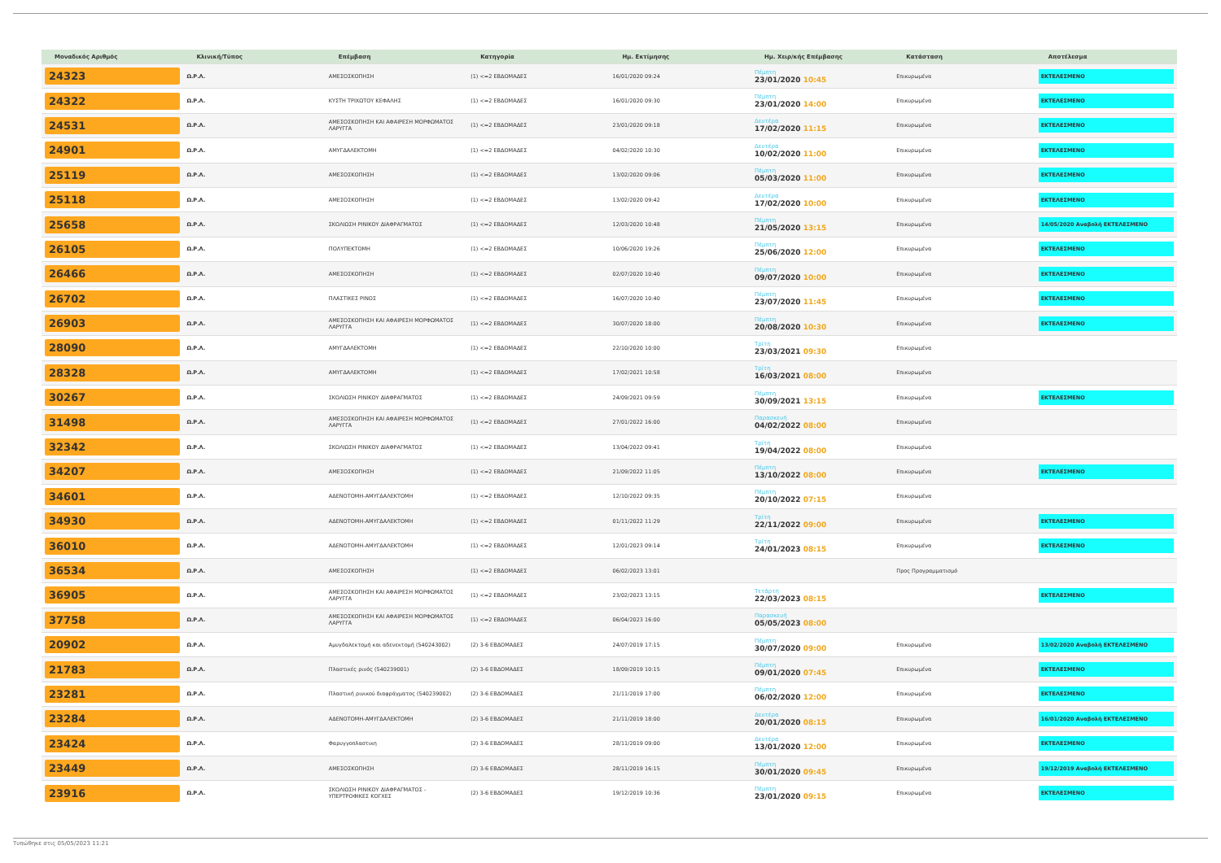| Μοναδικός Αριθμός | Κλινική/Τύπος | Επέμβαση | Κατηγορία | Ημ. Εκτίμησης | Ημ. Χειρ/κής Επέμβασης | Κατάσταση | Αποτέλεσμα |
| --- | --- | --- | --- | --- | --- | --- | --- |
| 24323 | Ω.Ρ.Λ. | ΑΜΕΣΟΣΚΟΠΗΣΗ | (1) <=2 ΕΒΔΟΜΑΔΕΣ | 16/01/2020 09:24 | Πέμπτη 23/01/2020 10:45 | Επικυρωμένα | ΕΚΤΕΛΕΣΜΕΝΟ |
| 24322 | Ω.Ρ.Λ. | ΚΥΣΤΗ ΤΡΙΧΩΤΟΥ ΚΕΦΑΛΗΣ | (1) <=2 ΕΒΔΟΜΑΔΕΣ | 16/01/2020 09:30 | Πέμπτη 23/01/2020 14:00 | Επικυρωμένα | ΕΚΤΕΛΕΣΜΕΝΟ |
| 24531 | Ω.Ρ.Λ. | ΑΜΕΣΟΣΚΟΠΗΣΗ ΚΑΙ ΑΦΑΙΡΕΣΗ ΜΟΡΦΩΜΑΤΟΣ ΛΑΡΥΓΓΑ | (1) <=2 ΕΒΔΟΜΑΔΕΣ | 23/01/2020 09:18 | Δευτέρα 17/02/2020 11:15 | Επικυρωμένα | ΕΚΤΕΛΕΣΜΕΝΟ |
| 24901 | Ω.Ρ.Λ. | ΑΜΥΓΔΑΛΕΚΤΟΜΗ | (1) <=2 ΕΒΔΟΜΑΔΕΣ | 04/02/2020 10:30 | Δευτέρα 10/02/2020 11:00 | Επικυρωμένα | ΕΚΤΕΛΕΣΜΕΝΟ |
| 25119 | Ω.Ρ.Λ. | ΑΜΕΣΟΣΚΟΠΗΣΗ | (1) <=2 ΕΒΔΟΜΑΔΕΣ | 13/02/2020 09:06 | Πέμπτη 05/03/2020 11:00 | Επικυρωμένα | ΕΚΤΕΛΕΣΜΕΝΟ |
| 25118 | Ω.Ρ.Λ. | ΑΜΕΣΟΣΚΟΠΗΣΗ | (1) <=2 ΕΒΔΟΜΑΔΕΣ | 13/02/2020 09:42 | Δευτέρα 17/02/2020 10:00 | Επικυρωμένα | ΕΚΤΕΛΕΣΜΕΝΟ |
| 25658 | Ω.Ρ.Λ. | ΣΚΟΛΙΩΣΗ ΡΙΝΙΚΟΥ ΔΙΑΦΡΑΓΜΑΤΟΣ | (1) <=2 ΕΒΔΟΜΑΔΕΣ | 12/03/2020 10:48 | Πέμπτη 21/05/2020 13:15 | Επικυρωμένα | 14/05/2020 Αναβολή ΕΚΤΕΛΕΣΜΕΝΟ |
| 26105 | Ω.Ρ.Λ. | ΠΟΛΥΠΕΚΤΟΜΗ | (1) <=2 ΕΒΔΟΜΑΔΕΣ | 10/06/2020 19:26 | Πέμπτη 25/06/2020 12:00 | Επικυρωμένα | ΕΚΤΕΛΕΣΜΕΝΟ |
| 26466 | Ω.Ρ.Λ. | ΑΜΕΣΟΣΚΟΠΗΣΗ | (1) <=2 ΕΒΔΟΜΑΔΕΣ | 02/07/2020 10:40 | Πέμπτη 09/07/2020 10:00 | Επικυρωμένα | ΕΚΤΕΛΕΣΜΕΝΟ |
| 26702 | Ω.Ρ.Λ. | ΠΛΑΣΤΙΚΕΣ ΡΙΝΟΣ | (1) <=2 ΕΒΔΟΜΑΔΕΣ | 16/07/2020 10:40 | Πέμπτη 23/07/2020 11:45 | Επικυρωμένα | ΕΚΤΕΛΕΣΜΕΝΟ |
| 26903 | Ω.Ρ.Λ. | ΑΜΕΣΟΣΚΟΠΗΣΗ ΚΑΙ ΑΦΑΙΡΕΣΗ ΜΟΡΦΩΜΑΤΟΣ ΛΑΡΥΓΓΑ | (1) <=2 ΕΒΔΟΜΑΔΕΣ | 30/07/2020 18:00 | Πέμπτη 20/08/2020 10:30 | Επικυρωμένα | ΕΚΤΕΛΕΣΜΕΝΟ |
| 28090 | Ω.Ρ.Λ. | ΑΜΥΓΔΑΛΕΚΤΟΜΗ | (1) <=2 ΕΒΔΟΜΑΔΕΣ | 22/10/2020 10:00 | Τρίτη 23/03/2021 09:30 | Επικυρωμένα | |
| 28328 | Ω.Ρ.Λ. | ΑΜΥΓΔΑΛΕΚΤΟΜΗ | (1) <=2 ΕΒΔΟΜΑΔΕΣ | 17/02/2021 10:58 | Τρίτη 16/03/2021 08:00 | Επικυρωμένα | |
| 30267 | Ω.Ρ.Λ. | ΣΚΟΛΙΩΣΗ ΡΙΝΙΚΟΥ ΔΙΑΦΡΑΓΜΑΤΟΣ | (1) <=2 ΕΒΔΟΜΑΔΕΣ | 24/09/2021 09:59 | Πέμπτη 30/09/2021 13:15 | Επικυρωμένα | ΕΚΤΕΛΕΣΜΕΝΟ |
| 31498 | Ω.Ρ.Λ. | ΑΜΕΣΟΣΚΟΠΗΣΗ ΚΑΙ ΑΦΑΙΡΕΣΗ ΜΟΡΦΩΜΑΤΟΣ ΛΑΡΥΓΓΑ | (1) <=2 ΕΒΔΟΜΑΔΕΣ | 27/01/2022 16:00 | Παρασκευή 04/02/2022 08:00 | Επικυρωμένα | |
| 32342 | Ω.Ρ.Λ. | ΣΚΟΛΙΩΣΗ ΡΙΝΙΚΟΥ ΔΙΑΦΡΑΓΜΑΤΟΣ | (1) <=2 ΕΒΔΟΜΑΔΕΣ | 13/04/2022 09:41 | Τρίτη 19/04/2022 08:00 | Επικυρωμένα | |
| 34207 | Ω.Ρ.Λ. | ΑΜΕΣΟΣΚΟΠΗΣΗ | (1) <=2 ΕΒΔΟΜΑΔΕΣ | 21/09/2022 11:05 | Πέμπτη 13/10/2022 08:00 | Επικυρωμένα | ΕΚΤΕΛΕΣΜΕΝΟ |
| 34601 | Ω.Ρ.Λ. | ΑΔΕΝΟΤΟΜΗ-ΑΜΥΓΔΑΛΕΚΤΟΜΗ | (1) <=2 ΕΒΔΟΜΑΔΕΣ | 12/10/2022 09:35 | Πέμπτη 20/10/2022 07:15 | Επικυρωμένα | |
| 34930 | Ω.Ρ.Λ. | ΑΔΕΝΟΤΟΜΗ-ΑΜΥΓΔΑΛΕΚΤΟΜΗ | (1) <=2 ΕΒΔΟΜΑΔΕΣ | 01/11/2022 11:29 | Τρίτη 22/11/2022 09:00 | Επικυρωμένα | ΕΚΤΕΛΕΣΜΕΝΟ |
| 36010 | Ω.Ρ.Λ. | ΑΔΕΝΟΤΟΜΗ-ΑΜΥΓΔΑΛΕΚΤΟΜΗ | (1) <=2 ΕΒΔΟΜΑΔΕΣ | 12/01/2023 09:14 | Τρίτη 24/01/2023 08:15 | Επικυρωμένα | ΕΚΤΕΛΕΣΜΕΝΟ |
| 36534 | Ω.Ρ.Λ. | ΑΜΕΣΟΣΚΟΠΗΣΗ | (1) <=2 ΕΒΔΟΜΑΔΕΣ | 06/02/2023 13:01 | | Προς Προγραμματισμό | |
| 36905 | Ω.Ρ.Λ. | ΑΜΕΣΟΣΚΟΠΗΣΗ ΚΑΙ ΑΦΑΙΡΕΣΗ ΜΟΡΦΩΜΑΤΟΣ ΛΑΡΥΓΓΑ | (1) <=2 ΕΒΔΟΜΑΔΕΣ | 23/02/2023 13:15 | Τετάρτη 22/03/2023 08:15 | | ΕΚΤΕΛΕΣΜΕΝΟ |
| 37758 | Ω.Ρ.Λ. | ΑΜΕΣΟΣΚΟΠΗΣΗ ΚΑΙ ΑΦΑΙΡΕΣΗ ΜΟΡΦΩΜΑΤΟΣ ΛΑΡΥΓΓΑ | (1) <=2 ΕΒΔΟΜΑΔΕΣ | 06/04/2023 16:00 | Παρασκευή 05/05/2023 08:00 | | |
| 20902 | Ω.Ρ.Λ. | Αμυγδαλεκτομή και αδενεκτομή (540243002) | (2) 3-6 ΕΒΔΟΜΑΔΕΣ | 24/07/2019 17:15 | Πέμπτη 30/07/2020 09:00 | Επικυρωμένα | 13/02/2020 Αναβολή ΕΚΤΕΛΕΣΜΕΝΟ |
| 21783 | Ω.Ρ.Λ. | Πλαστικές ρινός (540239001) | (2) 3-6 ΕΒΔΟΜΑΔΕΣ | 18/09/2019 10:15 | Πέμπτη 09/01/2020 07:45 | Επικυρωμένα | ΕΚΤΕΛΕΣΜΕΝΟ |
| 23281 | Ω.Ρ.Λ. | Πλαστική ρινικού διαφράγματος (540239002) | (2) 3-6 ΕΒΔΟΜΑΔΕΣ | 21/11/2019 17:00 | Πέμπτη 06/02/2020 12:00 | Επικυρωμένα | ΕΚΤΕΛΕΣΜΕΝΟ |
| 23284 | Ω.Ρ.Λ. | ΑΔΕΝΟΤΟΜΗ-ΑΜΥΓΔΑΛΕΚΤΟΜΗ | (2) 3-6 ΕΒΔΟΜΑΔΕΣ | 21/11/2019 18:00 | Δευτέρα 20/01/2020 08:15 | Επικυρωμένα | 16/01/2020 Αναβολή ΕΚΤΕΛΕΣΜΕΝΟ |
| 23424 | Ω.Ρ.Λ. | Φαρυγγοπλαστικη | (2) 3-6 ΕΒΔΟΜΑΔΕΣ | 28/11/2019 09:00 | Δευτέρα 13/01/2020 12:00 | Επικυρωμένα | ΕΚΤΕΛΕΣΜΕΝΟ |
| 23449 | Ω.Ρ.Λ. | ΑΜΕΣΟΣΚΟΠΗΣΗ | (2) 3-6 ΕΒΔΟΜΑΔΕΣ | 28/11/2019 16:15 | Πέμπτη 30/01/2020 09:45 | Επικυρωμένα | 19/12/2019 Αναβολή ΕΚΤΕΛΕΣΜΕΝΟ |
| 23916 | Ω.Ρ.Λ. | ΣΚΟΛΙΩΣΗ ΡΙΝΙΚΟΥ ΔΙΑΦΡΑΓΜΑΤΟΣ - ΥΠΕΡΤΡΟΦΙΚΕΣ ΚΟΓΧΕΣ | (2) 3-6 ΕΒΔΟΜΑΔΕΣ | 19/12/2019 10:36 | Πέμπτη 23/01/2020 09:15 | Επικυρωμένα | ΕΚΤΕΛΕΣΜΕΝΟ |
Τυπώθηκε στις 05/05/2023 11:21